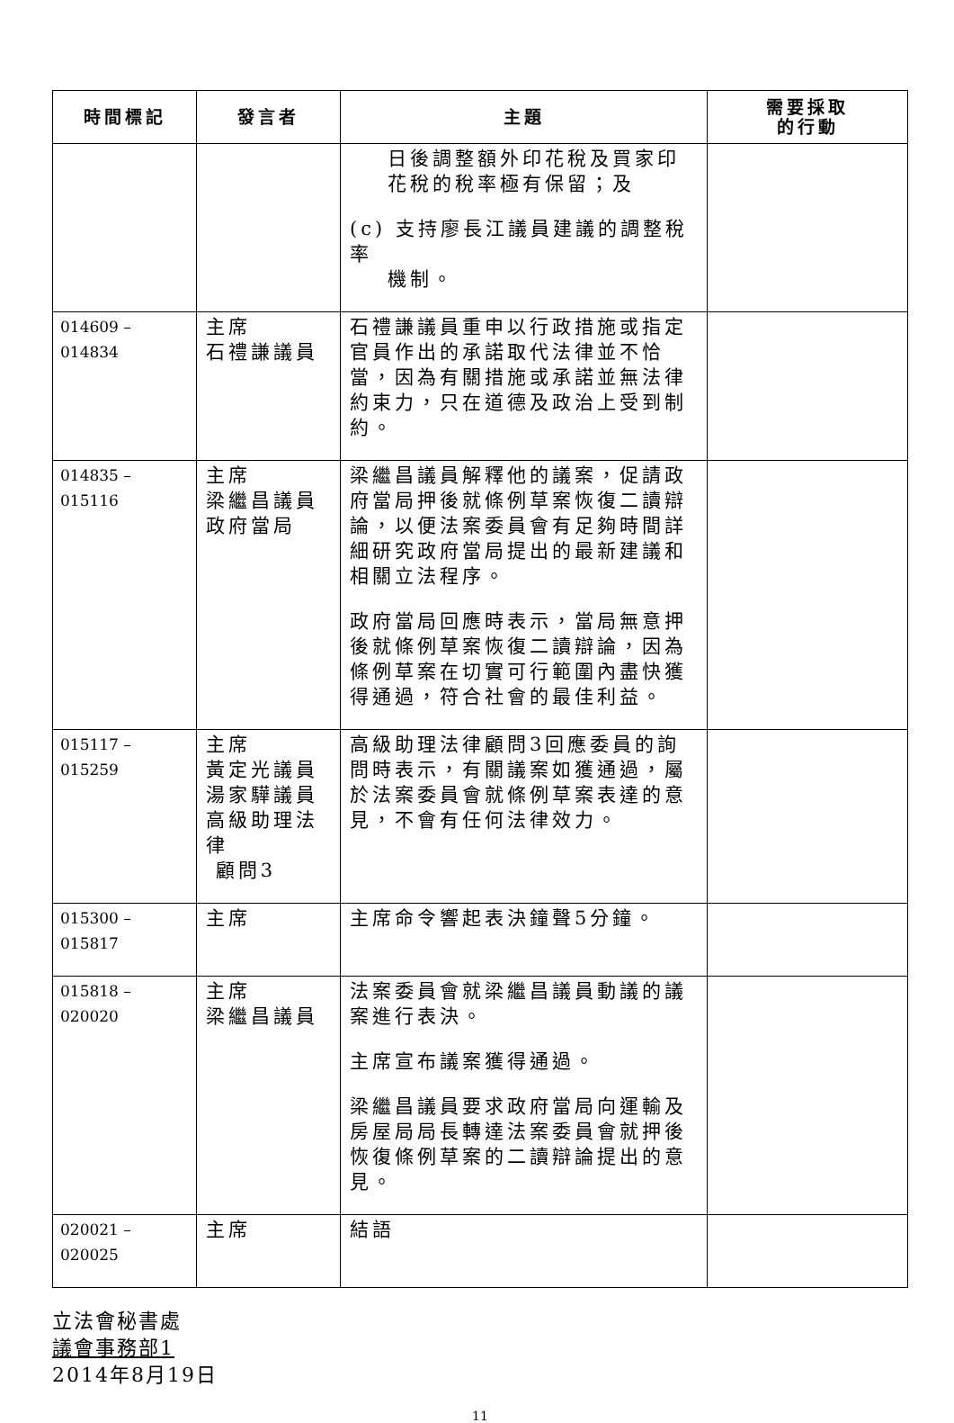| 時間標記 | 發言者 | 主題 | 需要採取 的行動 |
| --- | --- | --- | --- |
| | | 日後調整額外印花稅及買家印花稅的稅率極有保留；及 (c) 支持廖長江議員建議的調整稅率 機制。 | |
| 014609 – 014834 | 主席 石禮謙議員 | 石禮謙議員重申以行政措施或指定官員作出的承諾取代法律並不恰當，因為有關措施或承諾並無法律約束力，只在道德及政治上受到制約。 | |
| 014835 – 015116 | 主席 梁繼昌議員 政府當局 | 梁繼昌議員解釋他的議案，促請政府當局押後就條例草案恢復二讀辯論，以便法案委員會有足夠時間詳細研究政府當局提出的最新建議和相關立法程序。 政府當局回應時表示，當局無意押後就條例草案恢復二讀辯論，因為條例草案在切實可行範圍內盡快獲得通過，符合社會的最佳利益。 | |
| 015117 – 015259 | 主席 黃定光議員 湯家驊議員 高級助理法律 顧問3 | 高級助理法律顧問3回應委員的詢問時表示，有關議案如獲通過，屬於法案委員會就條例草案表達的意見，不會有任何法律效力。 | |
| 015300 – 015817 | 主席 | 主席命令響起表決鐘聲5分鐘。 | |
| 015818 – 020020 | 主席 梁繼昌議員 | 法案委員會就梁繼昌議員動議的議案進行表決。 主席宣布議案獲得通過。 梁繼昌議員要求政府當局向運輸及房屋局局長轉達法案委員會就押後恢復條例草案的二讀辯論提出的意見。 | |
| 020021 – 020025 | 主席 | 結語 | |
立法會秘書處
議會事務部1
2014年8月19日
11